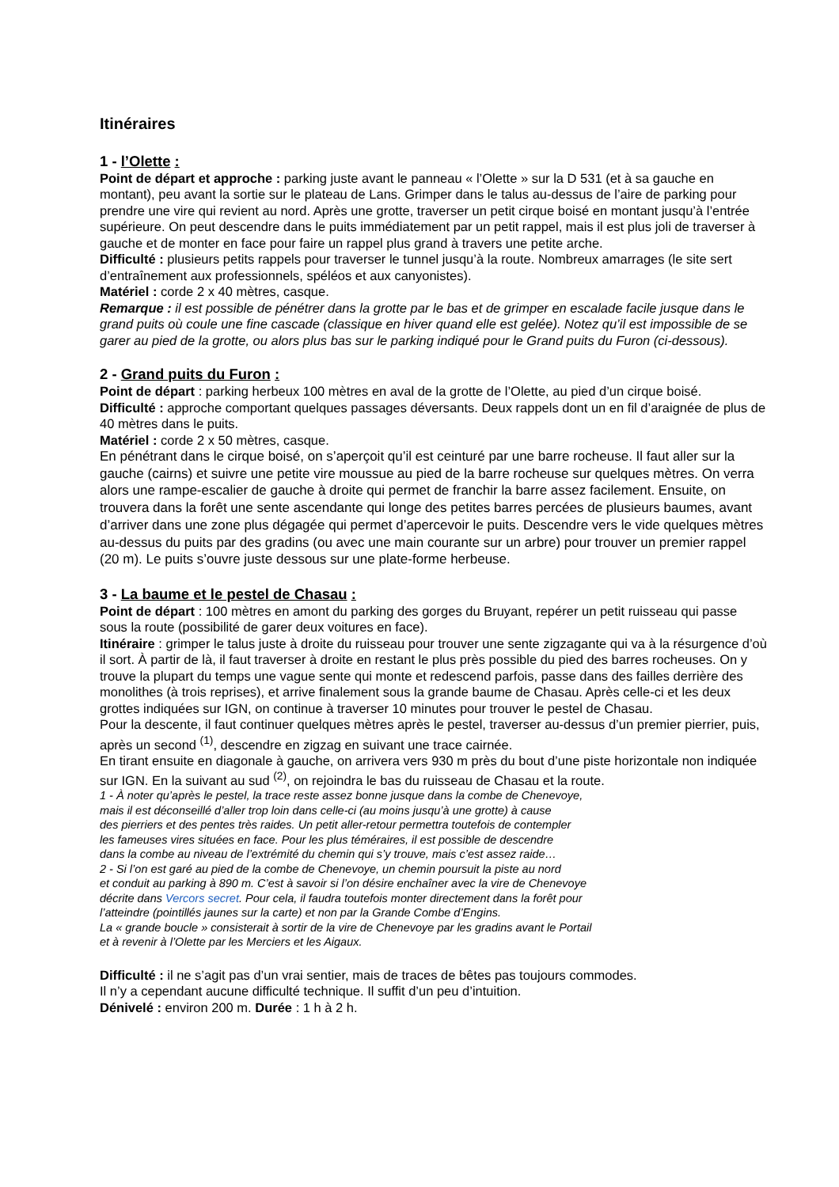Itinéraires
1 - l’Olette :
Point de départ et approche : parking juste avant le panneau « l’Olette » sur la D 531 (et à sa gauche en montant), peu avant la sortie sur le plateau de Lans. Grimper dans le talus au-dessus de l’aire de parking pour prendre une vire qui revient au nord. Après une grotte, traverser un petit cirque boisé en montant jusqu’à l’entrée supérieure. On peut descendre dans le puits immédiatement par un petit rappel, mais il est plus joli de traverser à gauche et de monter en face pour faire un rappel plus grand à travers une petite arche.
Difficulté : plusieurs petits rappels pour traverser le tunnel jusqu’à la route. Nombreux amarrages (le site sert d’entraînement aux professionnels, spéléos et aux canyonistes).
Matériel : corde 2 x 40 mètres, casque.
Remarque : il est possible de pénétrer dans la grotte par le bas et de grimper en escalade facile jusque dans le grand puits où coule une fine cascade (classique en hiver quand elle est gelée). Notez qu’il est impossible de se garer au pied de la grotte, ou alors plus bas sur le parking indiqué pour le Grand puits du Furon (ci-dessous).
2 - Grand puits du Furon :
Point de départ : parking herbeux 100 mètres en aval de la grotte de l’Olette, au pied d’un cirque boisé.
Difficulté : approche comportant quelques passages déversants. Deux rappels dont un en fil d’araignée de plus de 40 mètres dans le puits.
Matériel : corde 2 x 50 mètres, casque.
En pénétrant dans le cirque boisé, on s’aperçoit qu’il est ceinturé par une barre rocheuse. Il faut aller sur la gauche (cairns) et suivre une petite vire moussue au pied de la barre rocheuse sur quelques mètres. On verra alors une rampe-escalier de gauche à droite qui permet de franchir la barre assez facilement. Ensuite, on trouvera dans la forêt une sente ascendante qui longe des petites barres percées de plusieurs baumes, avant d’arriver dans une zone plus dégagée qui permet d’apercevoir le puits. Descendre vers le vide quelques mètres au-dessus du puits par des gradins (ou avec une main courante sur un arbre) pour trouver un premier rappel (20 m). Le puits s’ouvre juste dessous sur une plate-forme herbeuse.
3 - La baume et le pestel de Chasau :
Point de départ : 100 mètres en amont du parking des gorges du Bruyant, repérer un petit ruisseau qui passe sous la route (possibilité de garer deux voitures en face).
Itinéraire : grimper le talus juste à droite du ruisseau pour trouver une sente zigzagante qui va à la résurgence d’où il sort. À partir de là, il faut traverser à droite en restant le plus près possible du pied des barres rocheuses. On y trouve la plupart du temps une vague sente qui monte et redescend parfois, passe dans des failles derrière des monolithes (à trois reprises), et arrive finalement sous la grande baume de Chasau. Après celle-ci et les deux grottes indiquées sur IGN, on continue à traverser 10 minutes pour trouver le pestel de Chasau.
Pour la descente, il faut continuer quelques mètres après le pestel, traverser au-dessus d’un premier pierrier, puis, après un second <sup>(1)</sup>, descendre en zigzag en suivant une trace cairnée.
En tirant ensuite en diagonale à gauche, on arrivera vers 930 m près du bout d’une piste horizontale non indiquée sur IGN. En la suivant au sud <sup>(2)</sup>, on rejoindra le bas du ruisseau de Chasau et la route.
1 - À noter qu’après le pestel, la trace reste assez bonne jusque dans la combe de Chenevoye,
mais il est déconseillé d’aller trop loin dans celle-ci (au moins jusqu’à une grotte) à cause
des pierriers et des pentes très raides. Un petit aller-retour permettra toutefois de contempler
les fameuses vires situées en face. Pour les plus téméraires, il est possible de descendre
dans la combe au niveau de l’extrémité du chemin qui s’y trouve, mais c’est assez raide…
2 - Si l’on est garé au pied de la combe de Chenevoye, un chemin poursuit la piste au nord
et conduit au parking à 890 m. C’est à savoir si l’on désire enchaîner avec la vire de Chenevoye
décrite dans Vercors secret. Pour cela, il faudra toutefois monter directement dans la forêt pour
l’atteindre (pointillés jaunes sur la carte) et non par la Grande Combe d’Engins.
La « grande boucle » consisterait à sortir de la vire de Chenevoye par les gradins avant le Portail
et à revenir à l’Olette par les Merciers et les Aigaux.
Difficulté : il ne s’agit pas d’un vrai sentier, mais de traces de bêtes pas toujours commodes.
Il n’y a cependant aucune difficulté technique. Il suffit d’un peu d’intuition.
Dénivelé : environ 200 m. Durée : 1 h à 2 h.